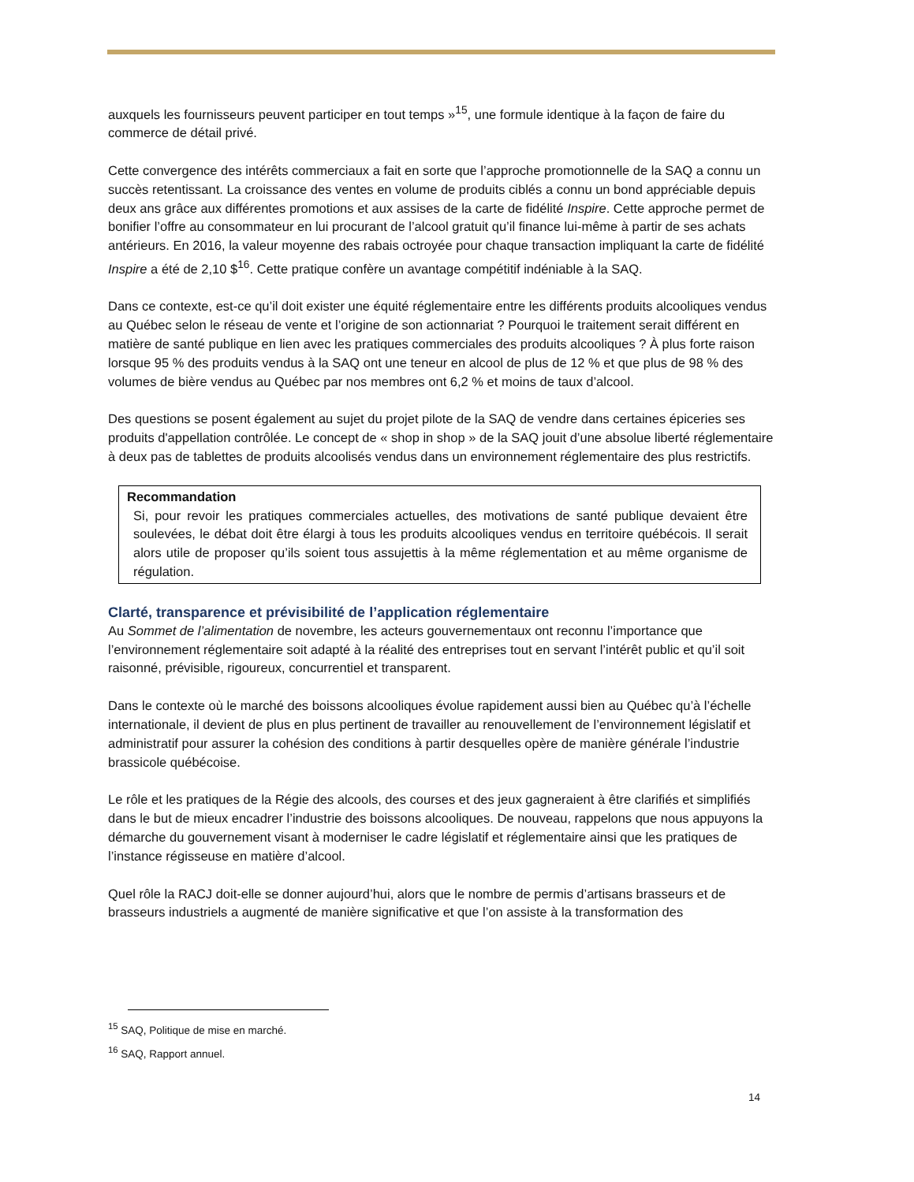auxquels les fournisseurs peuvent participer en tout temps »<sup>15</sup>, une formule identique à la façon de faire du commerce de détail privé.
Cette convergence des intérêts commerciaux a fait en sorte que l’approche promotionnelle de la SAQ a connu un succès retentissant. La croissance des ventes en volume de produits ciblés a connu un bond appréciable depuis deux ans grâce aux différentes promotions et aux assises de la carte de fidélité Inspire. Cette approche permet de bonifier l’offre au consommateur en lui procurant de l’alcool gratuit qu’il finance lui-même à partir de ses achats antérieurs. En 2016, la valeur moyenne des rabais octroyée pour chaque transaction impliquant la carte de fidélité Inspire a été de 2,10 $<sup>16</sup>. Cette pratique confère un avantage compétitif indéniable à la SAQ.
Dans ce contexte, est-ce qu’il doit exister une équité réglementaire entre les différents produits alcooliques vendus au Québec selon le réseau de vente et l’origine de son actionnariat ? Pourquoi le traitement serait différent en matière de santé publique en lien avec les pratiques commerciales des produits alcooliques ? À plus forte raison lorsque 95 % des produits vendus à la SAQ ont une teneur en alcool de plus de 12 % et que plus de 98 % des volumes de bière vendus au Québec par nos membres ont 6,2 % et moins de taux d’alcool.
Des questions se posent également au sujet du projet pilote de la SAQ de vendre dans certaines épiceries ses produits d'appellation contrôlée. Le concept de « shop in shop » de la SAQ jouit d’une absolue liberté réglementaire à deux pas de tablettes de produits alcoolisés vendus dans un environnement réglementaire des plus restrictifs.
Recommandation
Si, pour revoir les pratiques commerciales actuelles, des motivations de santé publique devaient être soulevées, le débat doit être élargi à tous les produits alcooliques vendus en territoire québécois. Il serait alors utile de proposer qu’ils soient tous assujettis à la même réglementation et au même organisme de régulation.
Clarté, transparence et prévisibilité de l’application réglementaire
Au Sommet de l’alimentation de novembre, les acteurs gouvernementaux ont reconnu l’importance que l’environnement réglementaire soit adapté à la réalité des entreprises tout en servant l’intérêt public et qu’il soit raisonné, prévisible, rigoureux, concurrentiel et transparent.
Dans le contexte où le marché des boissons alcooliques évolue rapidement aussi bien au Québec qu’à l’échelle internationale, il devient de plus en plus pertinent de travailler au renouvellement de l’environnement législatif et administratif pour assurer la cohésion des conditions à partir desquelles opère de manière générale l’industrie brassicole québécoise.
Le rôle et les pratiques de la Régie des alcools, des courses et des jeux gagneraient à être clarifiés et simplifiés dans le but de mieux encadrer l’industrie des boissons alcooliques. De nouveau, rappelons que nous appuyons la démarche du gouvernement visant à moderniser le cadre législatif et réglementaire ainsi que les pratiques de l’instance régisseuse en matière d’alcool.
Quel rôle la RACJ doit-elle se donner aujourd’hui, alors que le nombre de permis d’artisans brasseurs et de brasseurs industriels a augmenté de manière significative et que l’on assiste à la transformation des
<sup>15</sup> SAQ, Politique de mise en marché.
<sup>16</sup> SAQ, Rapport annuel.
14